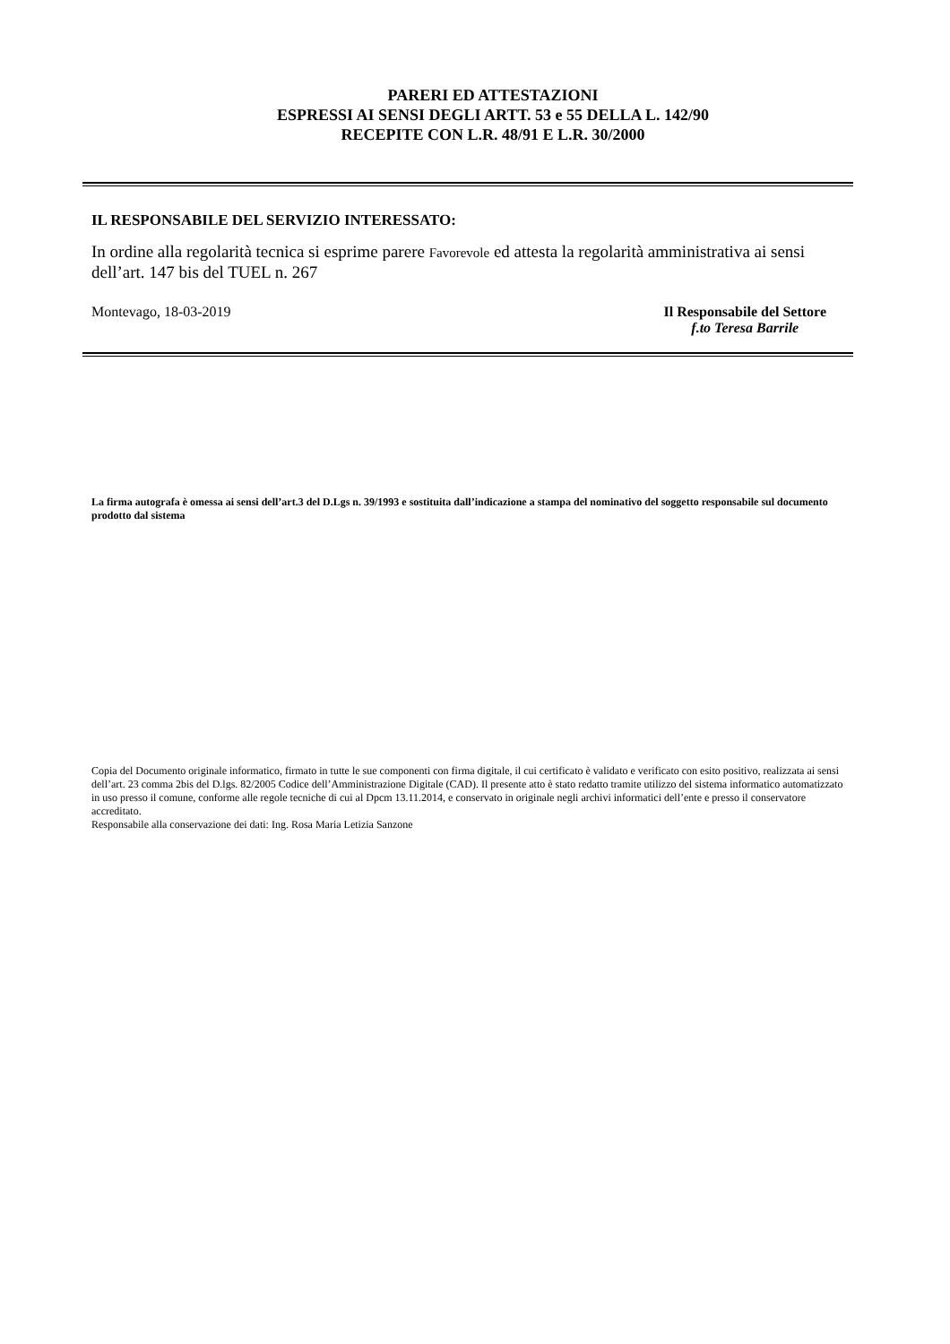PARERI ED ATTESTAZIONI
ESPRESSI AI SENSI DEGLI ARTT. 53 e 55 DELLA L. 142/90
RECEPITE CON L.R. 48/91 E L.R. 30/2000
IL RESPONSABILE DEL SERVIZIO INTERESSATO:
In ordine alla regolarità tecnica si esprime parere Favorevole ed attesta la regolarità amministrativa ai sensi dell’art. 147 bis del TUEL n. 267
Montevago, 18-03-2019 Il Responsabile del Settore
f.to Teresa Barrile
La firma autografa è omessa ai sensi dell’art.3 del D.Lgs n. 39/1993 e sostituita dall’indicazione a stampa del nominativo del soggetto responsabile sul documento prodotto dal sistema
Copia del Documento originale informatico, firmato in tutte le sue componenti con firma digitale, il cui certificato è validato e verificato con esito positivo, realizzata ai sensi dell’art. 23 comma 2bis del D.lgs. 82/2005 Codice dell’Amministrazione Digitale (CAD). Il presente atto è stato redatto tramite utilizzo del sistema informatico automatizzato in uso presso il comune, conforme alle regole tecniche di cui al Dpcm 13.11.2014, e conservato in originale negli archivi informatici dell’ente e presso il conservatore accreditato.
Responsabile alla conservazione dei dati: Ing. Rosa Maria Letizia Sanzone